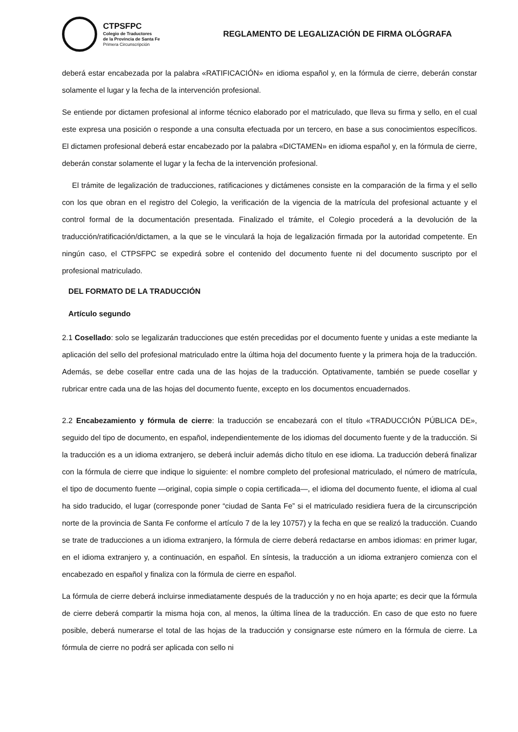CTPSFPC
Colegio de Traductores
de la Provincia de Santa Fe
Primera Circunscripción
REGLAMENTO DE LEGALIZACIÓN DE FIRMA OLÓGRAFA
deberá estar encabezada por la palabra «RATIFICACIÓN» en idioma español y, en la fórmula de cierre, deberán constar solamente el lugar y la fecha de la intervención profesional.
Se entiende por dictamen profesional al informe técnico elaborado por el matriculado, que lleva su firma y sello, en el cual este expresa una posición o responde a una consulta efectuada por un tercero, en base a sus conocimientos específicos. El dictamen profesional deberá estar encabezado por la palabra «DICTAMEN» en idioma español y, en la fórmula de cierre, deberán constar solamente el lugar y la fecha de la intervención profesional.
El trámite de legalización de traducciones, ratificaciones y dictámenes consiste en la comparación de la firma y el sello con los que obran en el registro del Colegio, la verificación de la vigencia de la matrícula del profesional actuante y el control formal de la documentación presentada. Finalizado el trámite, el Colegio procederá a la devolución de la traducción/ratificación/dictamen, a la que se le vinculará la hoja de legalización firmada por la autoridad competente. En ningún caso, el CTPSFPC se expedirá sobre el contenido del documento fuente ni del documento suscripto por el profesional matriculado.
DEL FORMATO DE LA TRADUCCIÓN
Artículo segundo
2.1 Cosellado: solo se legalizarán traducciones que estén precedidas por el documento fuente y unidas a este mediante la aplicación del sello del profesional matriculado entre la última hoja del documento fuente y la primera hoja de la traducción. Además, se debe cosellar entre cada una de las hojas de la traducción. Optativamente, también se puede cosellar y rubricar entre cada una de las hojas del documento fuente, excepto en los documentos encuadernados.
2.2 Encabezamiento y fórmula de cierre: la traducción se encabezará con el título «TRADUCCIÓN PÚBLICA DE», seguido del tipo de documento, en español, independientemente de los idiomas del documento fuente y de la traducción. Si la traducción es a un idioma extranjero, se deberá incluir además dicho título en ese idioma. La traducción deberá finalizar con la fórmula de cierre que indique lo siguiente: el nombre completo del profesional matriculado, el número de matrícula, el tipo de documento fuente —original, copia simple o copia certificada—, el idioma del documento fuente, el idioma al cual ha sido traducido, el lugar (corresponde poner “ciudad de Santa Fe” si el matriculado residiera fuera de la circunscripción norte de la provincia de Santa Fe conforme el artículo 7 de la ley 10757) y la fecha en que se realizó la traducción. Cuando se trate de traducciones a un idioma extranjero, la fórmula de cierre deberá redactarse en ambos idiomas: en primer lugar, en el idioma extranjero y, a continuación, en español. En síntesis, la traducción a un idioma extranjero comienza con el encabezado en español y finaliza con la fórmula de cierre en español.
La fórmula de cierre deberá incluirse inmediatamente después de la traducción y no en hoja aparte; es decir que la fórmula de cierre deberá compartir la misma hoja con, al menos, la última línea de la traducción. En caso de que esto no fuere posible, deberá numerarse el total de las hojas de la traducción y consignarse este número en la fórmula de cierre. La fórmula de cierre no podrá ser aplicada con sello ni